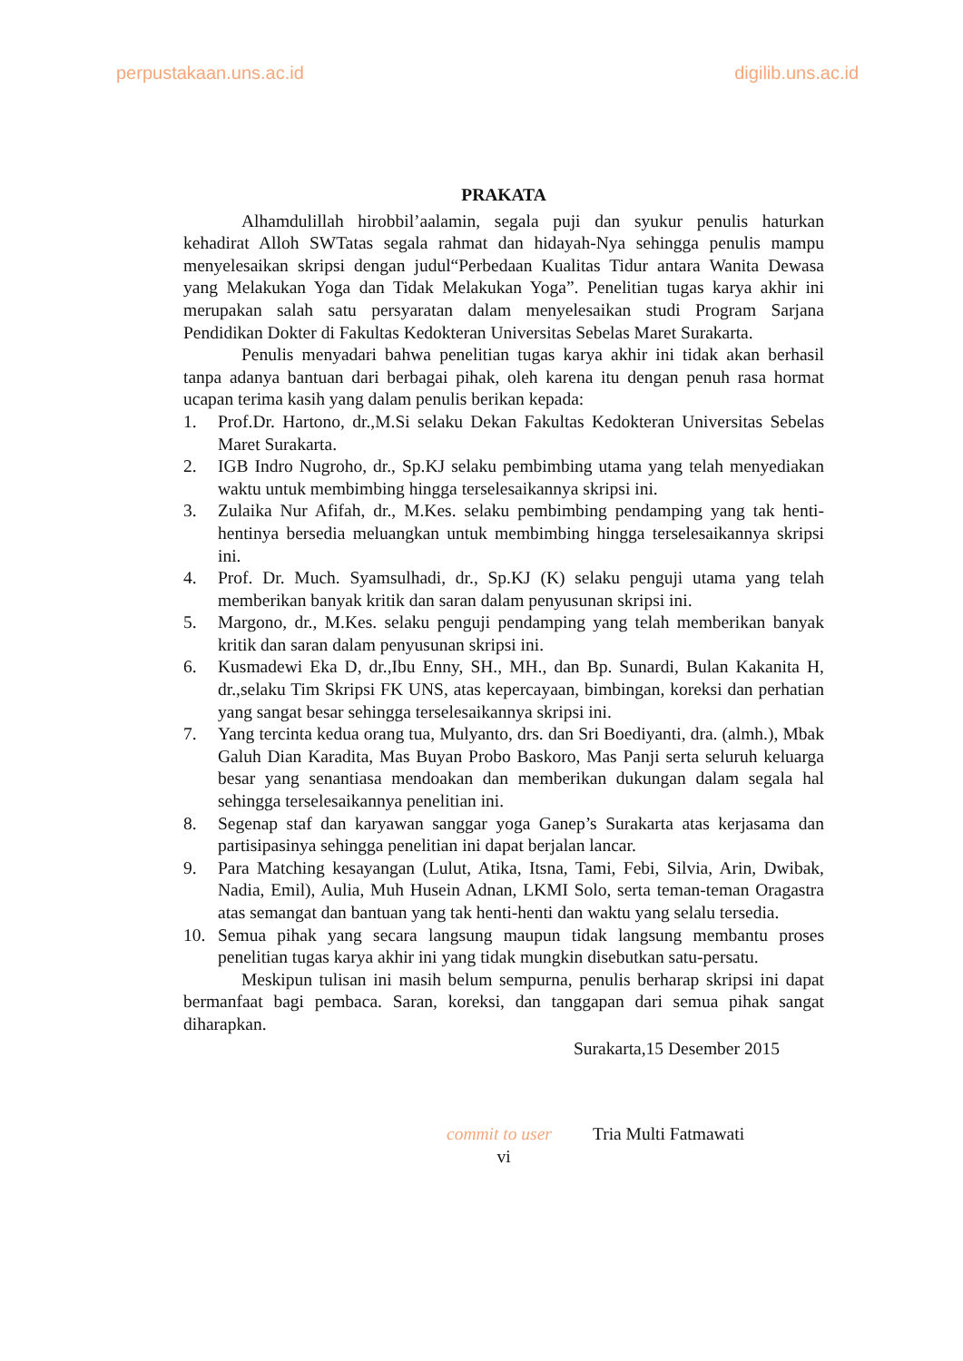perpustakaan.uns.ac.id digilib.uns.ac.id
PRAKATA
Alhamdulillah hirobbil’aalamin, segala puji dan syukur penulis haturkan kehadirat Alloh SWTatas segala rahmat dan hidayah-Nya sehingga penulis mampu menyelesaikan skripsi dengan judul“Perbedaan Kualitas Tidur antara Wanita Dewasa yang Melakukan Yoga dan Tidak Melakukan Yoga”. Penelitian tugas karya akhir ini merupakan salah satu persyaratan dalam menyelesaikan studi Program Sarjana Pendidikan Dokter di Fakultas Kedokteran Universitas Sebelas Maret Surakarta.
Penulis menyadari bahwa penelitian tugas karya akhir ini tidak akan berhasil tanpa adanya bantuan dari berbagai pihak, oleh karena itu dengan penuh rasa hormat ucapan terima kasih yang dalam penulis berikan kepada:
1. Prof.Dr. Hartono, dr.,M.Si selaku Dekan Fakultas Kedokteran Universitas Sebelas Maret Surakarta.
2. IGB Indro Nugroho, dr., Sp.KJ selaku pembimbing utama yang telah menyediakan waktu untuk membimbing hingga terselesaikannya skripsi ini.
3. Zulaika Nur Afifah, dr., M.Kes. selaku pembimbing pendamping yang tak henti-hentinya bersedia meluangkan untuk membimbing hingga terselesaikannya skripsi ini.
4. Prof. Dr. Much. Syamsulhadi, dr., Sp.KJ (K) selaku penguji utama yang telah memberikan banyak kritik dan saran dalam penyusunan skripsi ini.
5. Margono, dr., M.Kes. selaku penguji pendamping yang telah memberikan banyak kritik dan saran dalam penyusunan skripsi ini.
6. Kusmadewi Eka D, dr.,Ibu Enny, SH., MH., dan Bp. Sunardi, Bulan Kakanita H, dr.,selaku Tim Skripsi FK UNS, atas kepercayaan, bimbingan, koreksi dan perhatian yang sangat besar sehingga terselesaikannya skripsi ini.
7. Yang tercinta kedua orang tua, Mulyanto, drs. dan Sri Boediyanti, dra. (almh.), Mbak Galuh Dian Karadita, Mas Buyan Probo Baskoro, Mas Panji serta seluruh keluarga besar yang senantiasa mendoakan dan memberikan dukungan dalam segala hal sehingga terselesaikannya penelitian ini.
8. Segenap staf dan karyawan sanggar yoga Ganep’s Surakarta atas kerjasama dan partisipasinya sehingga penelitian ini dapat berjalan lancar.
9. Para Matching kesayangan (Lulut, Atika, Itsna, Tami, Febi, Silvia, Arin, Dwibak, Nadia, Emil), Aulia, Muh Husein Adnan, LKMI Solo, serta teman-teman Oragastra atas semangat dan bantuan yang tak henti-henti dan waktu yang selalu tersedia.
10. Semua pihak yang secara langsung maupun tidak langsung membantu proses penelitian tugas karya akhir ini yang tidak mungkin disebutkan satu-persatu.
Meskipun tulisan ini masih belum sempurna, penulis berharap skripsi ini dapat bermanfaat bagi pembaca. Saran, koreksi, dan tanggapan dari semua pihak sangat diharapkan.
Surakarta,15 Desember 2015
commit to user Tria Multi Fatmawati
vi